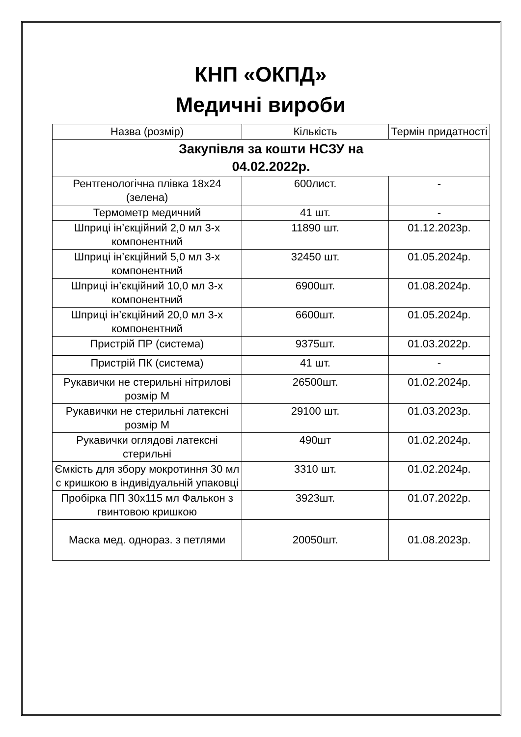КНП «ОКПД»
Медичні вироби
| Назва (розмір) | Кількість | Термін придатності |
| Закупівля за кошти НСЗУ на 04.02.2022р. | | |
| Рентгенологічна плівка 18х24 (зелена) | 600лист. | - |
| Термометр медичний | 41 шт. | - |
| Шприці ін’єкційний 2,0 мл 3-х компонентний | 11890 шт. | 01.12.2023р. |
| Шприці ін’єкційний 5,0 мл 3-х компонентний | 32450 шт. | 01.05.2024р. |
| Шприці ін’єкційний 10,0 мл 3-х компонентний | 6900шт. | 01.08.2024р. |
| Шприці ін’єкційний 20,0 мл 3-х компонентний | 6600шт. | 01.05.2024р. |
| Пристрій ПР (система) | 9375шт. | 01.03.2022р. |
| Пристрій ПК (система) | 41 шт. | - |
| Рукавички не стерильні нітрилові розмір М | 26500шт. | 01.02.2024р. |
| Рукавички не стерильні латексні розмір М | 29100 шт. | 01.03.2023р. |
| Рукавички оглядові латексні стерильні | 490шт | 01.02.2024р. |
| Ємкість для збору мокротиння 30 мл с кришкою в індивідуальній упаковці | 3310 шт. | 01.02.2024р. |
| Пробірка ПП 30х115 мл Фалькон з гвинтовою кришкою | 3923шт. | 01.07.2022р. |
| Маска мед. однораз. з петлями | 20050шт. | 01.08.2023р. |